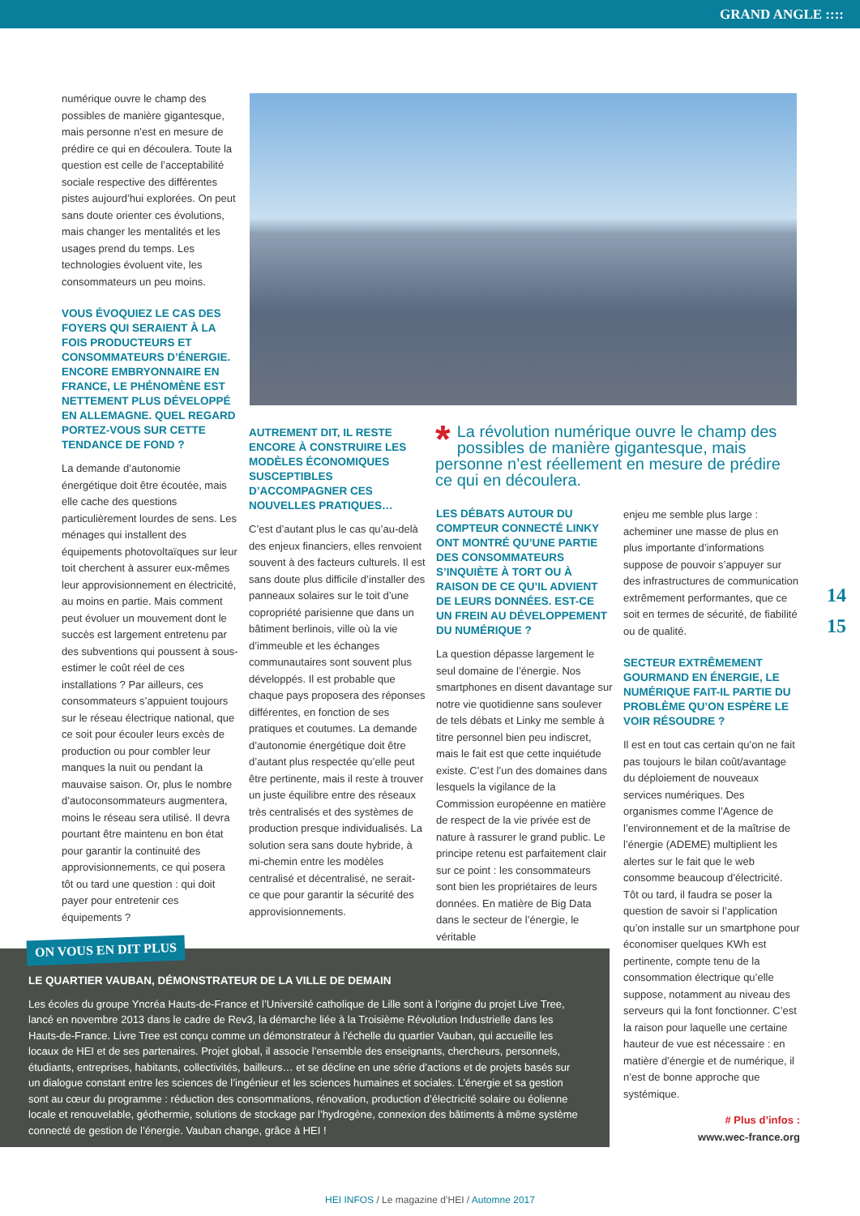GRAND ANGLE ::::
numérique ouvre le champ des possibles de manière gigantesque, mais personne n’est en mesure de prédire ce qui en découlera. Toute la question est celle de l’acceptabilité sociale respective des différentes pistes aujourd’hui explorées. On peut sans doute orienter ces évolutions, mais changer les mentalités et les usages prend du temps. Les technologies évoluent vite, les consommateurs un peu moins.
VOUS ÉVOQUIEZ LE CAS DES FOYERS QUI SERAIENT À LA FOIS PRODUCTEURS ET CONSOMMATEURS D’ÉNERGIE. ENCORE EMBRYONNAIRE EN FRANCE, LE PHÉNOMÈNE EST NETTEMENT PLUS DÉVELOPPÉ EN ALLEMAGNE. QUEL REGARD PORTEZ-VOUS SUR CETTE TENDANCE DE FOND ?
La demande d’autonomie énergétique doit être écoutée, mais elle cache des questions particulièrement lourdes de sens. Les ménages qui installent des équipements photovoltaïques sur leur toit cherchent à assurer eux-mêmes leur approvisionnement en électricité, au moins en partie. Mais comment peut évoluer un mouvement dont le succès est largement entretenu par des subventions qui poussent à sous-estimer le coût réel de ces installations ? Par ailleurs, ces consommateurs s’appuient toujours sur le réseau électrique national, que ce soit pour écouler leurs excès de production ou pour combler leur manques la nuit ou pendant la mauvaise saison. Or, plus le nombre d’autoconsommateurs augmentera, moins le réseau sera utilisé. Il devra pourtant être maintenu en bon état pour garantir la continuité des approvisionnements, ce qui posera tôt ou tard une question : qui doit payer pour entretenir ces équipements ?
AUTREMENT DIT, IL RESTE ENCORE À CONSTRUIRE LES MODÈLES ÉCONOMIQUES SUSCEPTIBLES D’ACCOMPAGNER CES NOUVELLES PRATIQUES…
C’est d’autant plus le cas qu’au-delà des enjeux financiers, elles renvoient souvent à des facteurs culturels. Il est sans doute plus difficile d’installer des panneaux solaires sur le toit d’une copropriété parisienne que dans un bâtiment berlinois, ville où la vie d’immeuble et les échanges communautaires sont souvent plus développés. Il est probable que chaque pays proposera des réponses différentes, en fonction de ses pratiques et coutumes. La demande d’autonomie énergétique doit être d’autant plus respectée qu’elle peut être pertinente, mais il reste à trouver un juste équilibre entre des réseaux très centralisés et des systèmes de production presque individualisés. La solution sera sans doute hybride, à mi-chemin entre les modèles centralisé et décentralisé, ne serait-ce que pour garantir la sécurité des approvisionnements.
* La révolution numérique ouvre le champ des possibles de manière gigantesque, mais personne n’est réellement en mesure de prédire ce qui en découlera.
LES DÉBATS AUTOUR DU COMPTEUR CONNECTÉ LINKY ONT MONTRÉ QU’UNE PARTIE DES CONSOMMATEURS S’INQUIÈTE À TORT OU À RAISON DE CE QU’IL ADVIENT DE LEURS DONNÉES. EST-CE UN FREIN AU DÉVELOPPEMENT DU NUMÉRIQUE ?
La question dépasse largement le seul domaine de l’énergie. Nos smartphones en disent davantage sur notre vie quotidienne sans soulever de tels débats et Linky me semble à titre personnel bien peu indiscret, mais le fait est que cette inquiétude existe. C’est l’un des domaines dans lesquels la vigilance de la Commission européenne en matière de respect de la vie privée est de nature à rassurer le grand public. Le principe retenu est parfaitement clair sur ce point : les consommateurs sont bien les propriétaires de leurs données. En matière de Big Data dans le secteur de l’énergie, le véritable
enjeu me semble plus large : acheminer une masse de plus en plus importante d’informations suppose de pouvoir s’appuyer sur des infrastructures de communication extrêmement performantes, que ce soit en termes de sécurité, de fiabilité ou de qualité.
SECTEUR EXTRÊMEMENT GOURMAND EN ÉNERGIE, LE NUMÉRIQUE FAIT-IL PARTIE DU PROBLÈME QU’ON ESPÈRE LE VOIR RÉSOUDRE ?
Il est en tout cas certain qu’on ne fait pas toujours le bilan coût/avantage du déploiement de nouveaux services numériques. Des organismes comme l’Agence de l’environnement et de la maîtrise de l’énergie (ADEME) multiplient les alertes sur le fait que le web consomme beaucoup d’électricité. Tôt ou tard, il faudra se poser la question de savoir si l’application qu’on installe sur un smartphone pour économiser quelques KWh est pertinente, compte tenu de la consommation électrique qu’elle suppose, notamment au niveau des serveurs qui la font fonctionner. C’est la raison pour laquelle une certaine hauteur de vue est nécessaire : en matière d’énergie et de numérique, il n’est de bonne approche que systémique.
# Plus d’infos :
www.wec-france.org
14
15
LE QUARTIER VAUBAN, DÉMONSTRATEUR DE LA VILLE DE DEMAIN
Les écoles du groupe Yncréa Hauts-de-France et l’Université catholique de Lille sont à l’origine du projet Live Tree, lancé en novembre 2013 dans le cadre de Rev3, la démarche liée à la Troisième Révolution Industrielle dans les Hauts-de-France. Livre Tree est conçu comme un démonstrateur à l’échelle du quartier Vauban, qui accueille les locaux de HEI et de ses partenaires. Projet global, il associe l’ensemble des enseignants, chercheurs, personnels, étudiants, entreprises, habitants, collectivités, bailleurs… et se décline en une série d’actions et de projets basés sur un dialogue constant entre les sciences de l’ingénieur et les sciences humaines et sociales. L’énergie et sa gestion sont au cœur du programme : réduction des consommations, rénovation, production d’électricité solaire ou éolienne locale et renouvelable, géothermie, solutions de stockage par l’hydrogène, connexion des bâtiments à même système connecté de gestion de l’énergie. Vauban change, grâce à HEI !
ON VOUS EN DIT PLUS
HEI INFOS / Le magazine d’HEI / Automne 2017